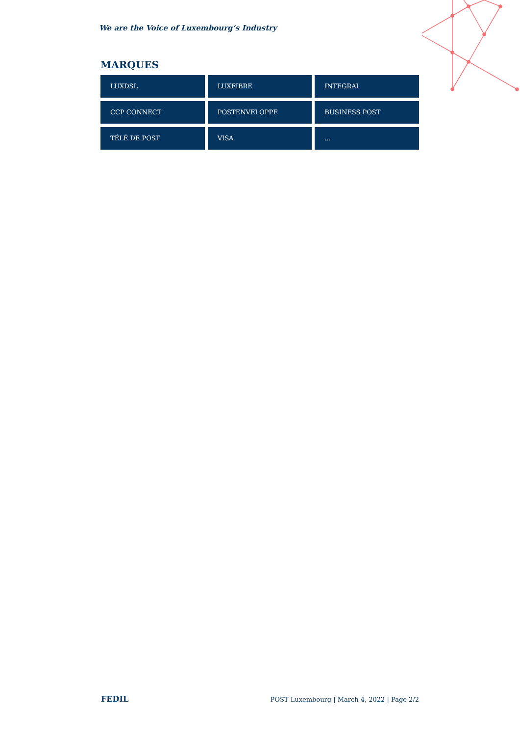We are the Voice of Luxembourg‘s Industry
MARQUES
LUXDSL
LUXFIBRE
INTEGRAL
CCP CONNECT
POSTENVELOPPE
BUSINESS POST
TÉLÉ DE POST
VISA
...
FEDIL POST Luxembourg | March 4, 2022 | Page 2/2